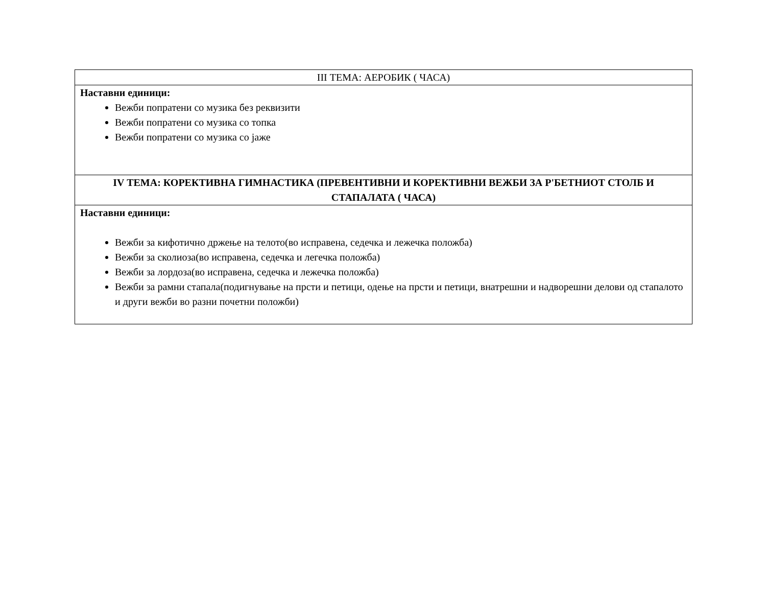| III ТЕМА: АЕРОБИК ( ЧАСА) |
| --- |
| Наставни единици: Вежби попратени со музика без реквизити Вежби попратени со музика со топка Вежби попратени со музика со јаже |
| IV ТЕМА: КОРЕКТИВНА ГИМНАСТИКА (ПРЕВЕНТИВНИ И КОРЕКТИВНИ ВЕЖБИ ЗА Р'БЕТНИОТ СТОЛБ И СТАПАЛАТА ( ЧАСА) |
| Наставни единици: Вежби за кифотично држење на телото(во исправена, седечка и лежечка положба) Вежби за сколиоза(во исправена, седечка и легечка положба) Вежби за лордоза(во исправена, седечка и лежечка положба) Вежби за рамни стапала(подигнување на прсти и петици, одење на прсти и петици, внатрешни и надворешни делови од стапалото и други вежби во разни почетни положби) |